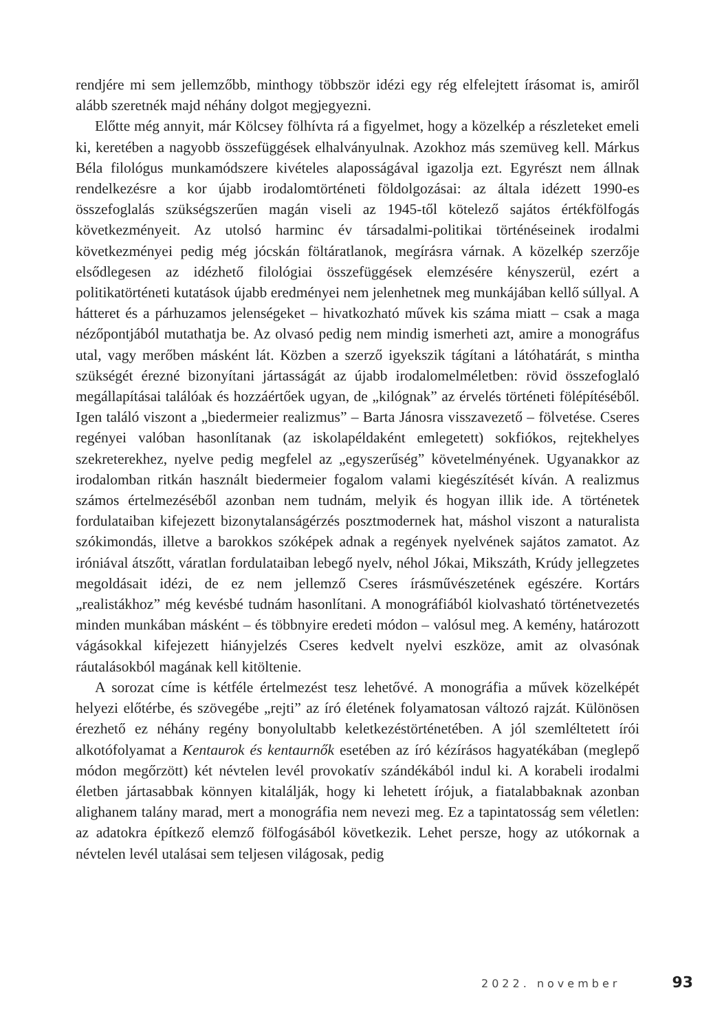rendjére mi sem jellemzőbb, minthogy többször idézi egy rég elfelejtett írásomat is, amiről alább szeretnék majd néhány dolgot megjegyezni.
Előtte még annyit, már Kölcsey fölhívta rá a figyelmet, hogy a közelkép a részleteket emeli ki, keretében a nagyobb összefüggések elhalványulnak. Azokhoz más szemüveg kell. Márkus Béla filológus munkamódszere kivételes alaposságával igazolja ezt. Egyrészt nem állnak rendelkezésre a kor újabb irodalomtörténeti földolgozásai: az általa idézett 1990-es összefoglalás szükségszerűen magán viseli az 1945-től kötelező sajátos értékfölfogás következményeit. Az utolsó harminc év társadalmi-politikai történéseinek irodalmi következményei pedig még jócskán föltáratlanok, megírásra várnak. A közelkép szerzője elsődlegesen az idézhető filológiai összefüggések elemzésére kényszerül, ezért a politikatörténeti kutatások újabb eredményei nem jelenhetnek meg munkájában kellő súllyal. A hátteret és a párhuzamos jelenségeket – hivatkozható művek kis száma miatt – csak a maga nézőpontjából mutathatja be. Az olvasó pedig nem mindig ismerheti azt, amire a monográfus utal, vagy merőben másként lát. Közben a szerző igyekszik tágítani a látóhatárát, s mintha szükségét érezné bizonyítani jártasságát az újabb irodalomelméletben: rövid összefoglaló megállapításai találóak és hozzáértőek ugyan, de „kilógnak” az érvelés történeti fölépítéséből. Igen találó viszont a „biedermeier realizmus” – Barta Jánosra visszavezető – fölvetése. Cseres regényei valóban hasonlítanak (az iskolapéldaként emlegetett) sokfiókos, rejtekhelyes szekreterekhez, nyelve pedig megfelel az „egyszerűség” követelményének. Ugyanakkor az irodalomban ritkán használt biedermeier fogalom valami kiegészítését kíván. A realizmus számos értelmezéséből azonban nem tudnám, melyik és hogyan illik ide. A történetek fordulataiban kifejezett bizonytalanságérzés posztmodernek hat, máshol viszont a naturalista szókimondás, illetve a barokkos szóképek adnak a regények nyelvének sajátos zamatot. Az iróniával átszőtt, váratlan fordulataiban lebegő nyelv, néhol Jókai, Mikszáth, Krúdy jellegzetes megoldásait idézi, de ez nem jellemző Cseres írásművészetének egészére. Kortárs „realistákhoz” még kevésbé tudnám hasonlítani. A monográfiából kiolvasható történetvezetés minden munkában másként – és többnyire eredeti módon – valósul meg. A kemény, határozott vágásokkal kifejezett hiányjelzés Cseres kedvelt nyelvi eszköze, amit az olvasónak ráutalásokból magának kell kitöltenie.
A sorozat címe is kétféle értelmezést tesz lehetővé. A monográfia a művek közelképét helyezi előtérbe, és szövegébe „rejti” az író életének folyamatosan változó rajzát. Különösen érezhető ez néhány regény bonyolultabb keletkezéstörténetében. A jól szemléltetett írói alkotófolyamat a Kentaurok és kentaurnők esetében az író kézírásos hagyatékában (meglepő módon megőrzött) két névtelen levél provokatív szándékából indul ki. A korabeli irodalmi életben jártasabbak könnyen kitalálják, hogy ki lehetett írójuk, a fiatalabbaknak azonban alighanem talány marad, mert a monográfia nem nevezi meg. Ez a tapintatosság sem véletlen: az adatokra építkező elemző fölfogásából következik. Lehet persze, hogy az utókornak a névtelen levél utalásai sem teljesen világosak, pedig
2022. november 93